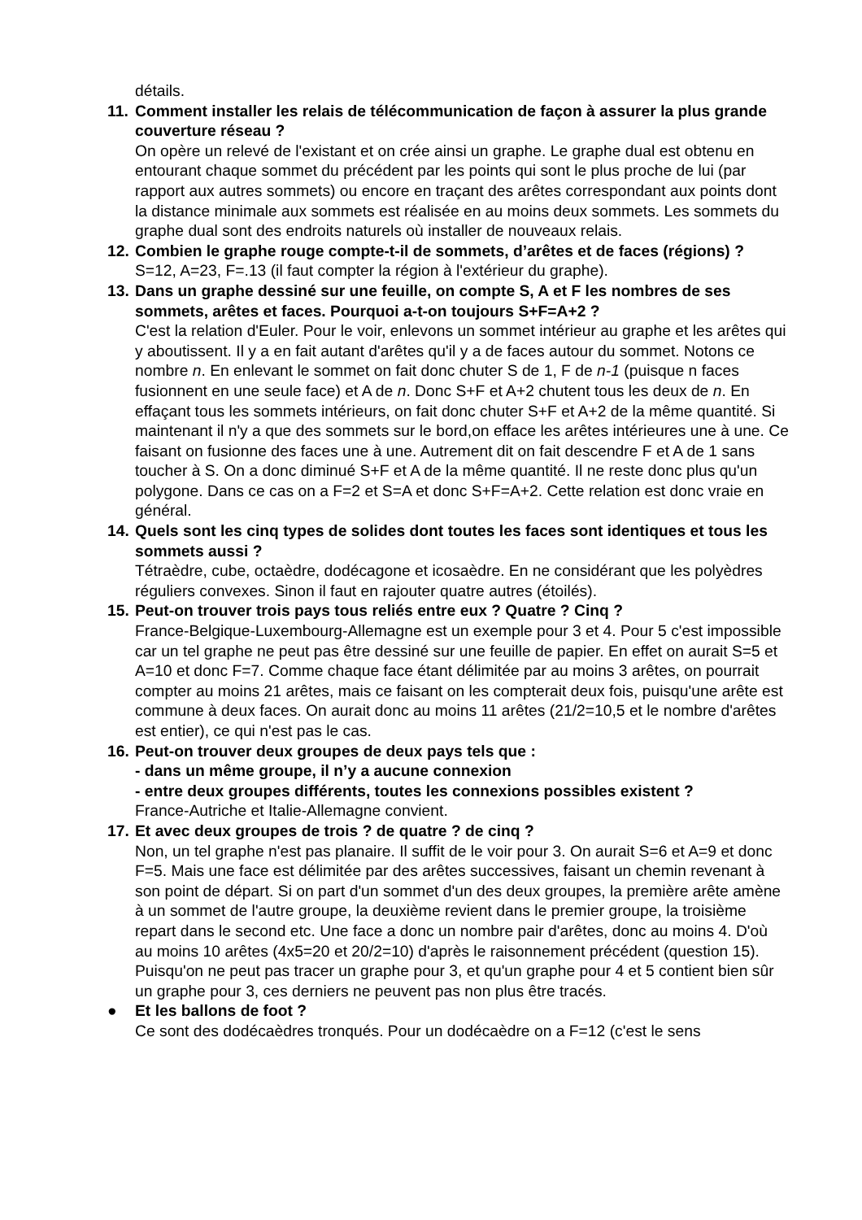détails.
11.
Comment installer les relais de télécommunication de façon à assurer la plus grande couverture réseau ?
On opère un relevé de l'existant et on crée ainsi un graphe. Le graphe dual est obtenu en entourant chaque sommet du précédent par les points qui sont le plus proche de lui (par rapport aux autres sommets) ou encore en traçant des arêtes correspondant aux points dont la distance minimale aux sommets est réalisée en au moins deux sommets. Les sommets du graphe dual sont des endroits naturels où installer de nouveaux relais.
12.
Combien le graphe rouge compte-t-il de sommets, d’arêtes et de faces (régions) ?
S=12, A=23, F=.13 (il faut compter la région à l'extérieur du graphe).
13.
Dans un graphe dessiné sur une feuille, on compte S, A et F les nombres de ses sommets, arêtes et faces. Pourquoi a-t-on toujours S+F=A+2 ?
C'est la relation d'Euler. Pour le voir, enlevons un sommet intérieur au graphe et les arêtes qui y aboutissent. Il y a en fait autant d'arêtes qu'il y a de faces autour du sommet. Notons ce nombre n. En enlevant le sommet on fait donc chuter S de 1, F de n-1 (puisque n faces fusionnent en une seule face) et A de n. Donc S+F et A+2 chutent tous les deux de n. En effaçant tous les sommets intérieurs, on fait donc chuter S+F et A+2 de la même quantité. Si maintenant il n'y a que des sommets sur le bord,on efface les arêtes intérieures une à une. Ce faisant on fusionne des faces une à une. Autrement dit on fait descendre F et A de 1 sans toucher à S. On a donc diminué S+F et A de la même quantité. Il ne reste donc plus qu'un polygone. Dans ce cas on a F=2 et S=A et donc S+F=A+2. Cette relation est donc vraie en général.
14.
Quels sont les cinq types de solides dont toutes les faces sont identiques et tous les sommets aussi ?
Tétraèdre, cube, octaèdre, dodécagone et icosaèdre. En ne considérant que les polyèdres réguliers convexes. Sinon il faut en rajouter quatre autres (étoilés).
15.
Peut-on trouver trois pays tous reliés entre eux ? Quatre ? Cinq ?
France-Belgique-Luxembourg-Allemagne est un exemple pour 3 et 4. Pour 5 c'est impossible car un tel graphe ne peut pas être dessiné sur une feuille de papier. En effet on aurait S=5 et A=10 et donc F=7. Comme chaque face étant délimitée par au moins 3 arêtes, on pourrait compter au moins 21 arêtes, mais ce faisant on les compterait deux fois, puisqu'une arête est commune à deux faces. On aurait donc au moins 11 arêtes (21/2=10,5 et le nombre d'arêtes est entier), ce qui n'est pas le cas.
16.
Peut-on trouver deux groupes de deux pays tels que :
- dans un même groupe, il n’y a aucune connexion
- entre deux groupes différents, toutes les connexions possibles existent ?
France-Autriche et Italie-Allemagne convient.
17.
Et avec deux groupes de trois ? de quatre ? de cinq ?
Non, un tel graphe n'est pas planaire. Il suffit de le voir pour 3. On aurait S=6 et A=9 et donc F=5. Mais une face est délimitée par des arêtes successives, faisant un chemin revenant à son point de départ. Si on part d'un sommet d'un des deux groupes, la première arête amène à un sommet de l'autre groupe, la deuxième revient dans le premier groupe, la troisième repart dans le second etc. Une face a donc un nombre pair d'arêtes, donc au moins 4. D'où au moins 10 arêtes (4x5=20 et 20/2=10) d'après le raisonnement précédent (question 15). Puisqu'on ne peut pas tracer un graphe pour 3, et qu'un graphe pour 4 et 5 contient bien sûr un graphe pour 3, ces derniers ne peuvent pas non plus être tracés.
● Et les ballons de foot ?
Ce sont des dodécaèdres tronqués. Pour un dodécaèdre on a F=12 (c'est le sens